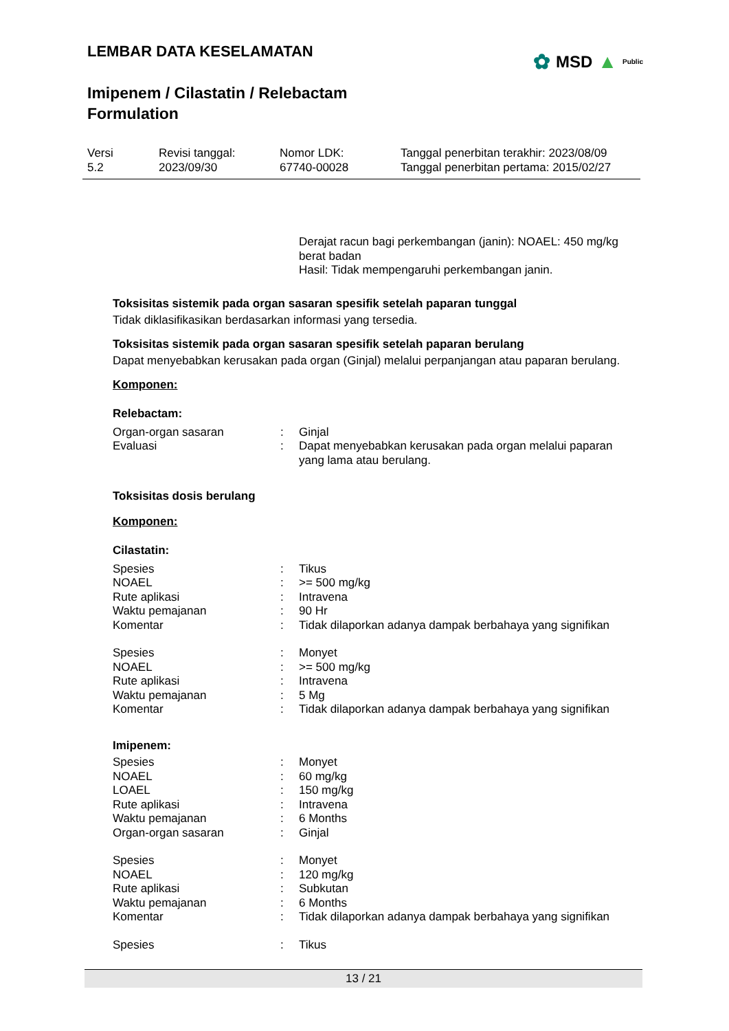LEMBAR DATA KESELAMATAN
Imipenem / Cilastatin / Relebactam
Formulation
✿ MSD ▲ Public
| Versi 5.2 | Revisi tanggal: 2023/09/30 | Nomor LDK: 67740-00028 | Tanggal penerbitan terakhir: 2023/08/09 Tanggal penerbitan pertama: 2015/02/27 |
Derajat racun bagi perkembangan (janin): NOAEL: 450 mg/kg berat badan
Hasil: Tidak mempengaruhi perkembangan janin.
Toksisitas sistemik pada organ sasaran spesifik setelah paparan tunggal
Tidak diklasifikasikan berdasarkan informasi yang tersedia.
Toksisitas sistemik pada organ sasaran spesifik setelah paparan berulang
Dapat menyebabkan kerusakan pada organ (Ginjal) melalui perpanjangan atau paparan berulang.
Komponen:
Relebactam:
| Organ-organ sasaran | : | Ginjal |
| Evaluasi | : | Dapat menyebabkan kerusakan pada organ melalui paparan yang lama atau berulang. |
Toksisitas dosis berulang
Komponen:
Cilastatin:
| Spesies | : | Tikus |
| NOAEL | : | >= 500 mg/kg |
| Rute aplikasi | : | Intravena |
| Waktu pemajanan | : | 90 Hr |
| Komentar | : | Tidak dilaporkan adanya dampak berbahaya yang signifikan |
| Spesies | : | Monyet |
| NOAEL | : | >= 500 mg/kg |
| Rute aplikasi | : | Intravena |
| Waktu pemajanan | : | 5 Mg |
| Komentar | : | Tidak dilaporkan adanya dampak berbahaya yang signifikan |
Imipenem:
| Spesies | : | Monyet |
| NOAEL | : | 60 mg/kg |
| LOAEL | : | 150 mg/kg |
| Rute aplikasi | : | Intravena |
| Waktu pemajanan | : | 6 Months |
| Organ-organ sasaran | : | Ginjal |
| Spesies | : | Monyet |
| NOAEL | : | 120 mg/kg |
| Rute aplikasi | : | Subkutan |
| Waktu pemajanan | : | 6 Months |
| Komentar | : | Tidak dilaporkan adanya dampak berbahaya yang signifikan |
| Spesies | : | Tikus |
13 / 21